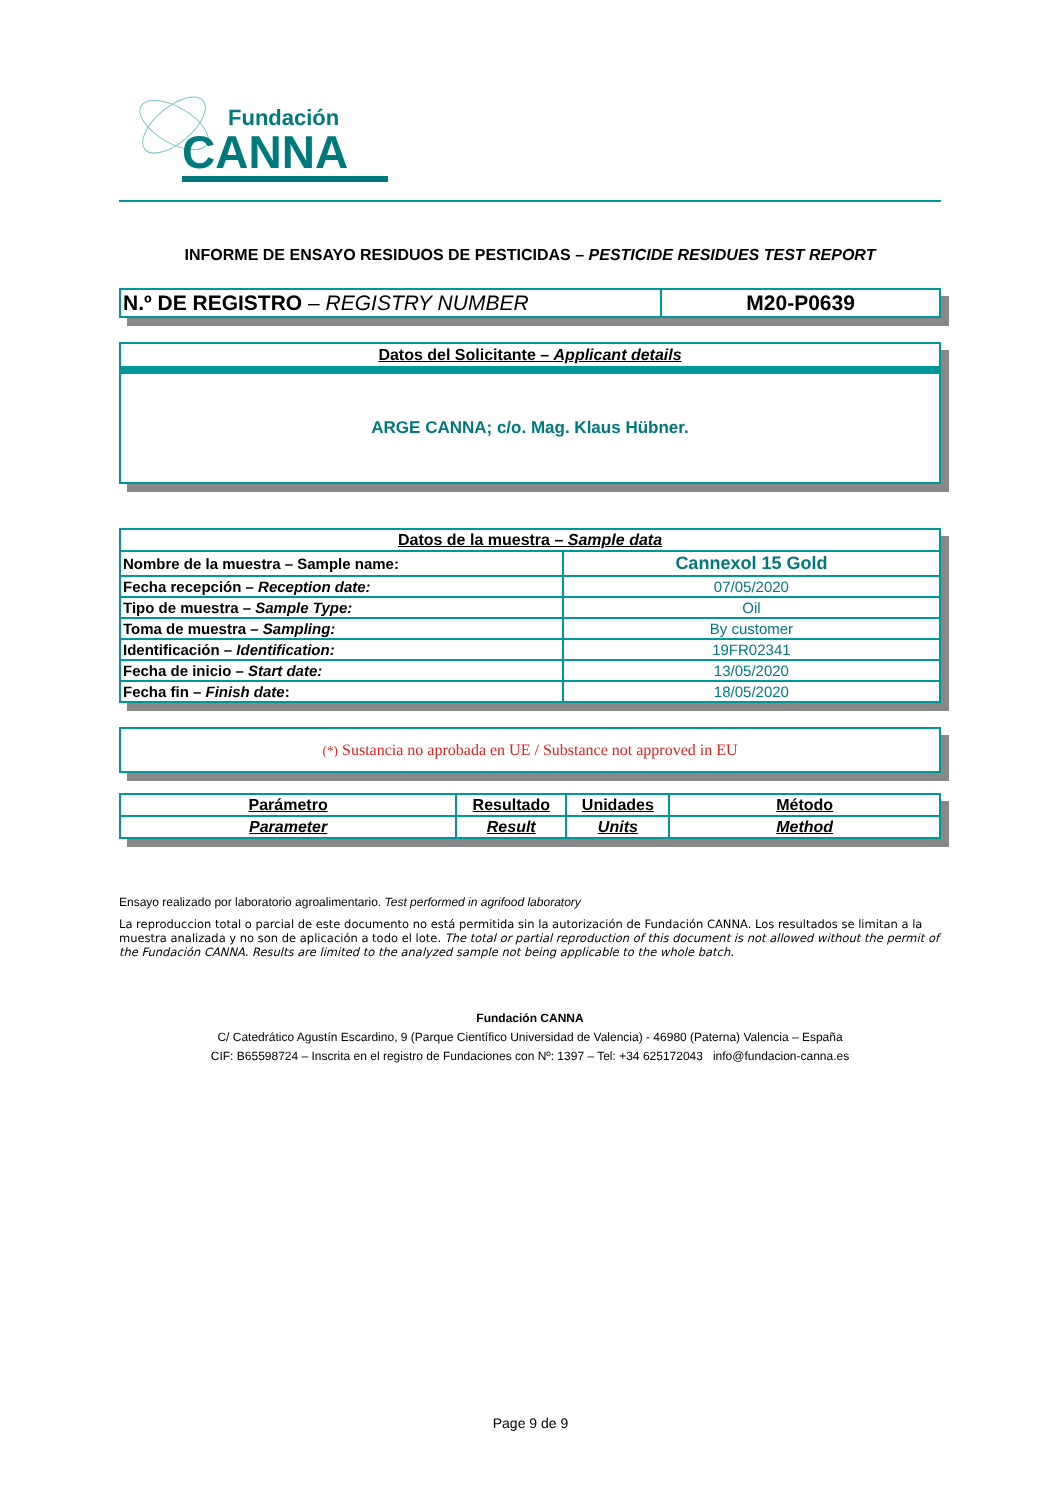Fundación
CANNA
INFORME DE ENSAYO RESIDUOS DE PESTICIDAS – PESTICIDE RESIDUES TEST REPORT
| N.º DE REGISTRO – REGISTRY NUMBER | M20-P0639 |
Datos del Solicitante – Applicant details
ARGE CANNA; c/o. Mag. Klaus Hübner.
| Datos de la muestra – Sample data | |
| --- | --- |
| Nombre de la muestra – Sample name: | Cannexol 15 Gold |
| Fecha recepción – Reception date: | 07/05/2020 |
| Tipo de muestra – Sample Type: | Oil |
| Toma de muestra – Sampling: | By customer |
| Identificación – Identification: | 19FR02341 |
| Fecha de inicio – Start date: | 13/05/2020 |
| Fecha fin – Finish date : | 18/05/2020 |
(*) Sustancia no aprobada en UE / Substance not approved in EU
| Parámetro | Resultado | Unidades | Método |
| --- | --- | --- | --- |
| Parameter | Result | Units | Method |
Ensayo realizado por laboratorio agroalimentario. Test performed in agrifood laboratory
La reproduccion total o parcial de este documento no está permitida sin la autorización de Fundación CANNA. Los resultados se limitan a la muestra analizada y no son de aplicación a todo el lote. The total or partial reproduction of this document is not allowed without the permit of the Fundación CANNA. Results are limited to the analyzed sample not being applicable to the whole batch.
Fundación CANNA
C/ Catedrático Agustín Escardino, 9 (Parque Científico Universidad de Valencia) - 46980 (Paterna) Valencia – España
CIF: B65598724 – Inscrita en el registro de Fundaciones con Nº: 1397 – Tel: +34 625172043 info@fundacion-canna.es
Page 9 de 9